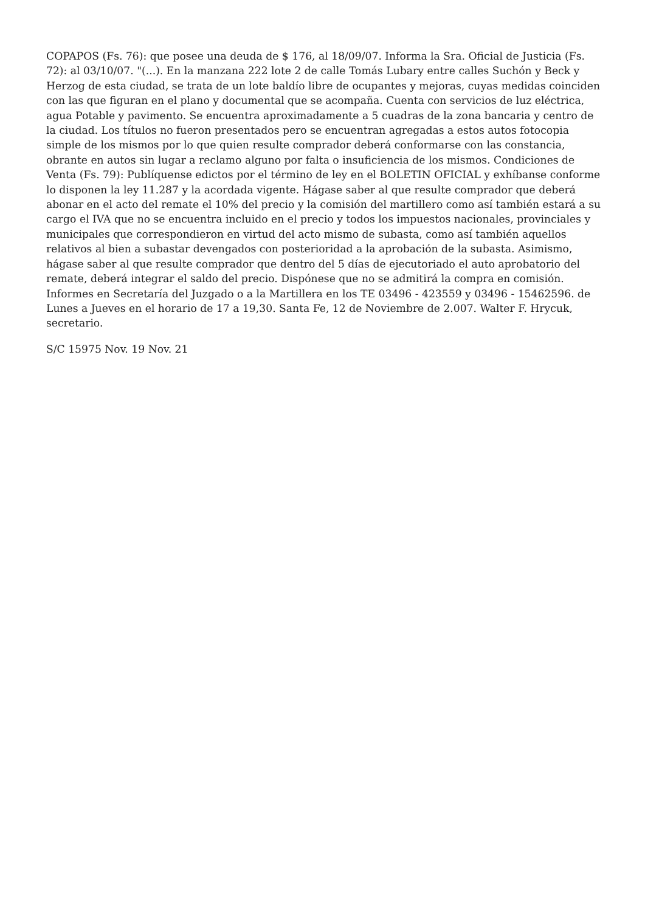COPAPOS (Fs. 76): que posee una deuda de $ 176, al 18/09/07. Informa la Sra. Oficial de Justicia (Fs. 72): al 03/10/07. "(...). En la manzana 222 lote 2 de calle Tomás Lubary entre calles Suchón y Beck y Herzog de esta ciudad, se trata de un lote baldío libre de ocupantes y mejoras, cuyas medidas coinciden con las que figuran en el plano y documental que se acompaña. Cuenta con servicios de luz eléctrica, agua Potable y pavimento. Se encuentra aproximadamente a 5 cuadras de la zona bancaria y centro de la ciudad. Los títulos no fueron presentados pero se encuentran agregadas a estos autos fotocopia simple de los mismos por lo que quien resulte comprador deberá conformarse con las constancia, obrante en autos sin lugar a reclamo alguno por falta o insuficiencia de los mismos. Condiciones de Venta (Fs. 79): Publíquense edictos por el término de ley en el BOLETIN OFICIAL y exhíbanse conforme lo disponen la ley 11.287 y la acordada vigente. Hágase saber al que resulte comprador que deberá abonar en el acto del remate el 10% del precio y la comisión del martillero como así también estará a su cargo el IVA que no se encuentra incluido en el precio y todos los impuestos nacionales, provinciales y municipales que correspondieron en virtud del acto mismo de subasta, como así también aquellos relativos al bien a subastar devengados con posterioridad a la aprobación de la subasta. Asimismo, hágase saber al que resulte comprador que dentro del 5 días de ejecutoriado el auto aprobatorio del remate, deberá integrar el saldo del precio. Dispónese que no se admitirá la compra en comisión. Informes en Secretaría del Juzgado o a la Martillera en los TE 03496 - 423559 y 03496 - 15462596. de Lunes a Jueves en el horario de 17 a 19,30. Santa Fe, 12 de Noviembre de 2.007. Walter F. Hrycuk, secretario.
S/C 15975 Nov. 19 Nov. 21